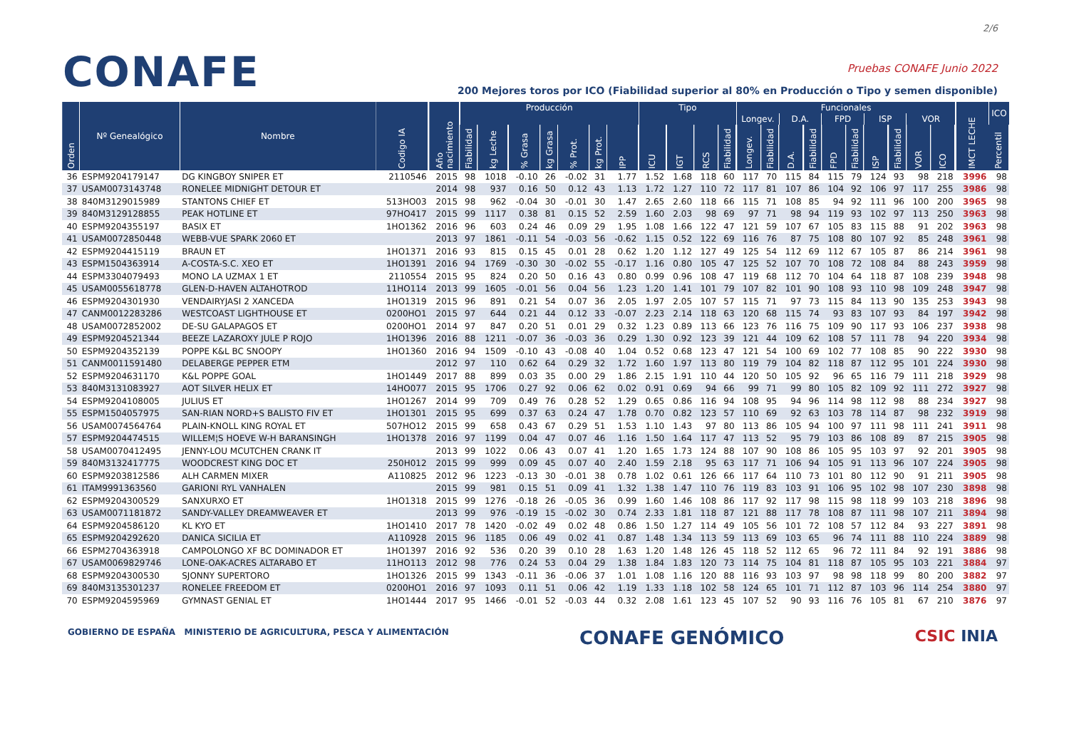2/6
CONAFE
Pruebas CONAFE Junio 2022
200 Mejores toros por ICO (Fiabilidad superior al 80% en Producción o Tipo y semen disponible)
| Orden | Nº Genealógico | Nombre | Codigo IA | Año nacimiento | Producción | | | | | | | Tipo | | | | Funcionales | | | | | | | | | | IMCT LECHE | ICO |
| --- | --- | --- | --- | --- | --- | --- | --- | --- | --- | --- | --- | --- | --- | --- | --- | --- | --- | --- | --- | --- | --- | --- | --- | --- | --- | --- | --- |
| | | | | | | | | | | | | | | | | Longev. | | D.A. | | FPD | | ISP | | VOR | | | |
| | | | | | Fiabilidad | kg Leche | % Grasa | kg Grasa | % Prot. | kg Prot. | IPP | ICU | IGT | RCS | Fiabilidad | Longev. | Fiabilidad | D.A. | Fiabilidad | FPD | Fiabilidad | ISP | Fiabilidad | VOR | ICO | | Percentil |
| 36 | ESPM9204179147 | DG KINGBOY SNIPER ET | 2110546 | 2015 | 98 | 1018 | -0.10 | 26 | -0.02 | 31 | 1.77 | 1.52 | 1.68 | 118 | 60 | 117 | 70 | 115 | 84 | 115 | 79 | 124 | 93 | 98 | 218 | 3996 | 98 |
| 37 | USAM0073143748 | RONELEE MIDNIGHT DETOUR ET | | 2014 | 98 | 937 | 0.16 | 50 | 0.12 | 43 | 1.13 | 1.72 | 1.27 | 110 | 72 | 117 | 81 | 107 | 86 | 104 | 92 | 106 | 97 | 117 | 255 | 3986 | 98 |
| 38 | 840M3129015989 | STANTONS CHIEF ET | 513HO03 | 2015 | 98 | 962 | -0.04 | 30 | -0.01 | 30 | 1.47 | 2.65 | 2.60 | 118 | 66 | 115 | 71 | 108 | 85 | 94 | 92 | 111 | 96 | 100 | 200 | 3965 | 98 |
| 39 | 840M3129128855 | PEAK HOTLINE ET | 97HO417 | 2015 | 99 | 1117 | 0.38 | 81 | 0.15 | 52 | 2.59 | 1.60 | 2.03 | 98 | 69 | 97 | 71 | 98 | 94 | 119 | 93 | 102 | 97 | 113 | 250 | 3963 | 98 |
| 40 | ESPM9204355197 | BASIX ET | 1HO1362 | 2016 | 96 | 603 | 0.24 | 46 | 0.09 | 29 | 1.95 | 1.08 | 1.66 | 122 | 47 | 121 | 59 | 107 | 67 | 105 | 83 | 115 | 88 | 91 | 202 | 3963 | 98 |
| 41 | USAM0072850448 | WEBB-VUE SPARK 2060 ET | | 2013 | 97 | 1861 | -0.11 | 54 | -0.03 | 56 | -0.62 | 1.15 | 0.52 | 122 | 69 | 116 | 76 | 87 | 75 | 108 | 80 | 107 | 92 | 85 | 248 | 3961 | 98 |
| 42 | ESPM9204415119 | BRAUN ET | 1HO1371 | 2016 | 93 | 815 | 0.15 | 45 | 0.01 | 28 | 0.62 | 1.20 | 1.12 | 127 | 49 | 125 | 54 | 112 | 69 | 112 | 67 | 105 | 87 | 86 | 214 | 3961 | 98 |
| 43 | ESPM1504363914 | A-COSTA-S.C. XEO ET | 1HO1391 | 2016 | 94 | 1769 | -0.30 | 30 | -0.02 | 55 | -0.17 | 1.16 | 0.80 | 105 | 47 | 125 | 52 | 107 | 70 | 108 | 72 | 108 | 84 | 88 | 243 | 3959 | 98 |
| 44 | ESPM3304079493 | MONO LA UZMAX 1 ET | 2110554 | 2015 | 95 | 824 | 0.20 | 50 | 0.16 | 43 | 0.80 | 0.99 | 0.96 | 108 | 47 | 119 | 68 | 112 | 70 | 104 | 64 | 118 | 87 | 108 | 239 | 3948 | 98 |
| 45 | USAM0055618778 | GLEN-D-HAVEN ALTAHOTROD | 11HO114 | 2013 | 99 | 1605 | -0.01 | 56 | 0.04 | 56 | 1.23 | 1.20 | 1.41 | 101 | 79 | 107 | 82 | 101 | 90 | 108 | 93 | 110 | 98 | 109 | 248 | 3947 | 98 |
| 46 | ESPM9204301930 | VENDAIRYJASI 2 XANCEDA | 1HO1319 | 2015 | 96 | 891 | 0.21 | 54 | 0.07 | 36 | 2.05 | 1.97 | 2.05 | 107 | 57 | 115 | 71 | 97 | 73 | 115 | 84 | 113 | 90 | 135 | 253 | 3943 | 98 |
| 47 | CANM0012283286 | WESTCOAST LIGHTHOUSE ET | 0200HO1 | 2015 | 97 | 644 | 0.21 | 44 | 0.12 | 33 | -0.07 | 2.23 | 2.14 | 118 | 63 | 120 | 68 | 115 | 74 | 93 | 83 | 107 | 93 | 84 | 197 | 3942 | 98 |
| 48 | USAM0072852002 | DE-SU GALAPAGOS ET | 0200HO1 | 2014 | 97 | 847 | 0.20 | 51 | 0.01 | 29 | 0.32 | 1.23 | 0.89 | 113 | 66 | 123 | 76 | 116 | 75 | 109 | 90 | 117 | 93 | 106 | 237 | 3938 | 98 |
| 49 | ESPM9204521344 | BEEZE LAZAROXY JULE P ROJO | 1HO1396 | 2016 | 88 | 1211 | -0.07 | 36 | -0.03 | 36 | 0.29 | 1.30 | 0.92 | 123 | 39 | 121 | 44 | 109 | 62 | 108 | 57 | 111 | 78 | 94 | 220 | 3934 | 98 |
| 50 | ESPM9204352139 | POPPE K&L BC SNOOPY | 1HO1360 | 2016 | 94 | 1509 | -0.10 | 43 | -0.08 | 40 | 1.04 | 0.52 | 0.68 | 123 | 47 | 121 | 54 | 100 | 69 | 102 | 77 | 108 | 85 | 90 | 222 | 3930 | 98 |
| 51 | CANM0011591480 | DELABERGE PEPPER ETM | | 2012 | 97 | 110 | 0.62 | 64 | 0.29 | 32 | 1.72 | 1.60 | 1.97 | 113 | 80 | 119 | 79 | 104 | 82 | 118 | 87 | 112 | 95 | 101 | 224 | 3930 | 98 |
| 52 | ESPM9204631170 | K&L POPPE GOAL | 1HO1449 | 2017 | 88 | 899 | 0.03 | 35 | 0.00 | 29 | 1.86 | 2.15 | 1.91 | 110 | 44 | 120 | 50 | 105 | 92 | 96 | 65 | 116 | 79 | 111 | 218 | 3929 | 98 |
| 53 | 840M3131083927 | AOT SILVER HELIX ET | 14HO077 | 2015 | 95 | 1706 | 0.27 | 92 | 0.06 | 62 | 0.02 | 0.91 | 0.69 | 94 | 66 | 99 | 71 | 99 | 80 | 105 | 82 | 109 | 92 | 111 | 272 | 3927 | 98 |
| 54 | ESPM9204108005 | JULIUS ET | 1HO1267 | 2014 | 99 | 709 | 0.49 | 76 | 0.28 | 52 | 1.29 | 0.65 | 0.86 | 116 | 94 | 108 | 95 | 94 | 96 | 114 | 98 | 112 | 98 | 88 | 234 | 3927 | 98 |
| 55 | ESPM1504057975 | SAN-RIAN NORD+S BALISTO FIV ET | 1HO1301 | 2015 | 95 | 699 | 0.37 | 63 | 0.24 | 47 | 1.78 | 0.70 | 0.82 | 123 | 57 | 110 | 69 | 92 | 63 | 103 | 78 | 114 | 87 | 98 | 232 | 3919 | 98 |
| 56 | USAM0074564764 | PLAIN-KNOLL KING ROYAL ET | 507HO12 | 2015 | 99 | 658 | 0.43 | 67 | 0.29 | 51 | 1.53 | 1.10 | 1.43 | 97 | 80 | 113 | 86 | 105 | 94 | 100 | 97 | 111 | 98 | 111 | 241 | 3911 | 98 |
| 57 | ESPM9204474515 | WILLEM¦S HOEVE W-H BARANSINGH | 1HO1378 | 2016 | 97 | 1199 | 0.04 | 47 | 0.07 | 46 | 1.16 | 1.50 | 1.64 | 117 | 47 | 113 | 52 | 95 | 79 | 103 | 86 | 108 | 89 | 87 | 215 | 3905 | 98 |
| 58 | USAM0070412495 | JENNY-LOU MCUTCHEN CRANK IT | | 2013 | 99 | 1022 | 0.06 | 43 | 0.07 | 41 | 1.20 | 1.65 | 1.73 | 124 | 88 | 107 | 90 | 108 | 86 | 105 | 95 | 103 | 97 | 92 | 201 | 3905 | 98 |
| 59 | 840M3132417775 | WOODCREST KING DOC ET | 250H012 | 2015 | 99 | 999 | 0.09 | 45 | 0.07 | 40 | 2.40 | 1.59 | 2.18 | 95 | 63 | 117 | 71 | 106 | 94 | 105 | 91 | 113 | 96 | 107 | 224 | 3905 | 98 |
| 60 | ESPM9203812586 | ALH CARMEN MIXER | A110825 | 2012 | 96 | 1223 | -0.13 | 30 | -0.01 | 38 | 0.78 | 1.02 | 0.61 | 126 | 66 | 117 | 64 | 110 | 73 | 101 | 80 | 112 | 90 | 91 | 211 | 3905 | 98 |
| 61 | ITAM9991363560 | GARIONI RYL VANHALEN | | 2015 | 99 | 981 | 0.15 | 51 | 0.09 | 41 | 1.32 | 1.38 | 1.47 | 110 | 76 | 119 | 83 | 103 | 91 | 106 | 95 | 102 | 98 | 107 | 230 | 3898 | 98 |
| 62 | ESPM9204300529 | SANXURXO ET | 1HO1318 | 2015 | 99 | 1276 | -0.18 | 26 | -0.05 | 36 | 0.99 | 1.60 | 1.46 | 108 | 86 | 117 | 92 | 117 | 98 | 115 | 98 | 118 | 99 | 103 | 218 | 3896 | 98 |
| 63 | USAM0071181872 | SANDY-VALLEY DREAMWEAVER ET | | 2013 | 99 | 976 | -0.19 | 15 | -0.02 | 30 | 0.74 | 2.33 | 1.81 | 118 | 87 | 121 | 88 | 117 | 78 | 108 | 87 | 111 | 98 | 107 | 211 | 3894 | 98 |
| 64 | ESPM9204586120 | KL KYO ET | 1HO1410 | 2017 | 78 | 1420 | -0.02 | 49 | 0.02 | 48 | 0.86 | 1.50 | 1.27 | 114 | 49 | 105 | 56 | 101 | 72 | 108 | 57 | 112 | 84 | 93 | 227 | 3891 | 98 |
| 65 | ESPM9204292620 | DANICA SICILIA ET | A110928 | 2015 | 96 | 1185 | 0.06 | 49 | 0.02 | 41 | 0.87 | 1.48 | 1.34 | 113 | 59 | 113 | 69 | 103 | 65 | 96 | 74 | 111 | 88 | 110 | 224 | 3889 | 98 |
| 66 | ESPM2704363918 | CAMPOLONGO XF BC DOMINADOR ET | 1HO1397 | 2016 | 92 | 536 | 0.20 | 39 | 0.10 | 28 | 1.63 | 1.20 | 1.48 | 126 | 45 | 118 | 52 | 112 | 65 | 96 | 72 | 111 | 84 | 92 | 191 | 3886 | 98 |
| 67 | USAM0069829746 | LONE-OAK-ACRES ALTARABO ET | 11HO113 | 2012 | 98 | 776 | 0.24 | 53 | 0.04 | 29 | 1.38 | 1.84 | 1.83 | 120 | 73 | 114 | 75 | 104 | 81 | 118 | 87 | 105 | 95 | 103 | 221 | 3884 | 97 |
| 68 | ESPM9204300530 | SJONNY SUPERTORO | 1HO1326 | 2015 | 99 | 1343 | -0.11 | 36 | -0.06 | 37 | 1.01 | 1.08 | 1.16 | 120 | 88 | 116 | 93 | 103 | 97 | 98 | 98 | 118 | 99 | 80 | 200 | 3882 | 97 |
| 69 | 840M3135301237 | RONELEE FREEDOM ET | 0200HO1 | 2016 | 97 | 1093 | 0.11 | 51 | 0.06 | 42 | 1.19 | 1.33 | 1.18 | 102 | 58 | 124 | 65 | 101 | 71 | 112 | 87 | 103 | 96 | 114 | 254 | 3880 | 97 |
| 70 | ESPM9204595969 | GYMNAST GENIAL ET | 1HO1444 | 2017 | 95 | 1466 | -0.01 | 52 | -0.03 | 44 | 0.32 | 2.08 | 1.61 | 123 | 45 | 107 | 52 | 90 | 93 | 116 | 76 | 105 | 81 | 67 | 210 | 3876 | 97 |
GOBIERNO DE ESPAÑA MINISTERIO DE AGRICULTURA, PESCA Y ALIMENTACIÓN
CONAFE GENÓMICO
CSIC INIA